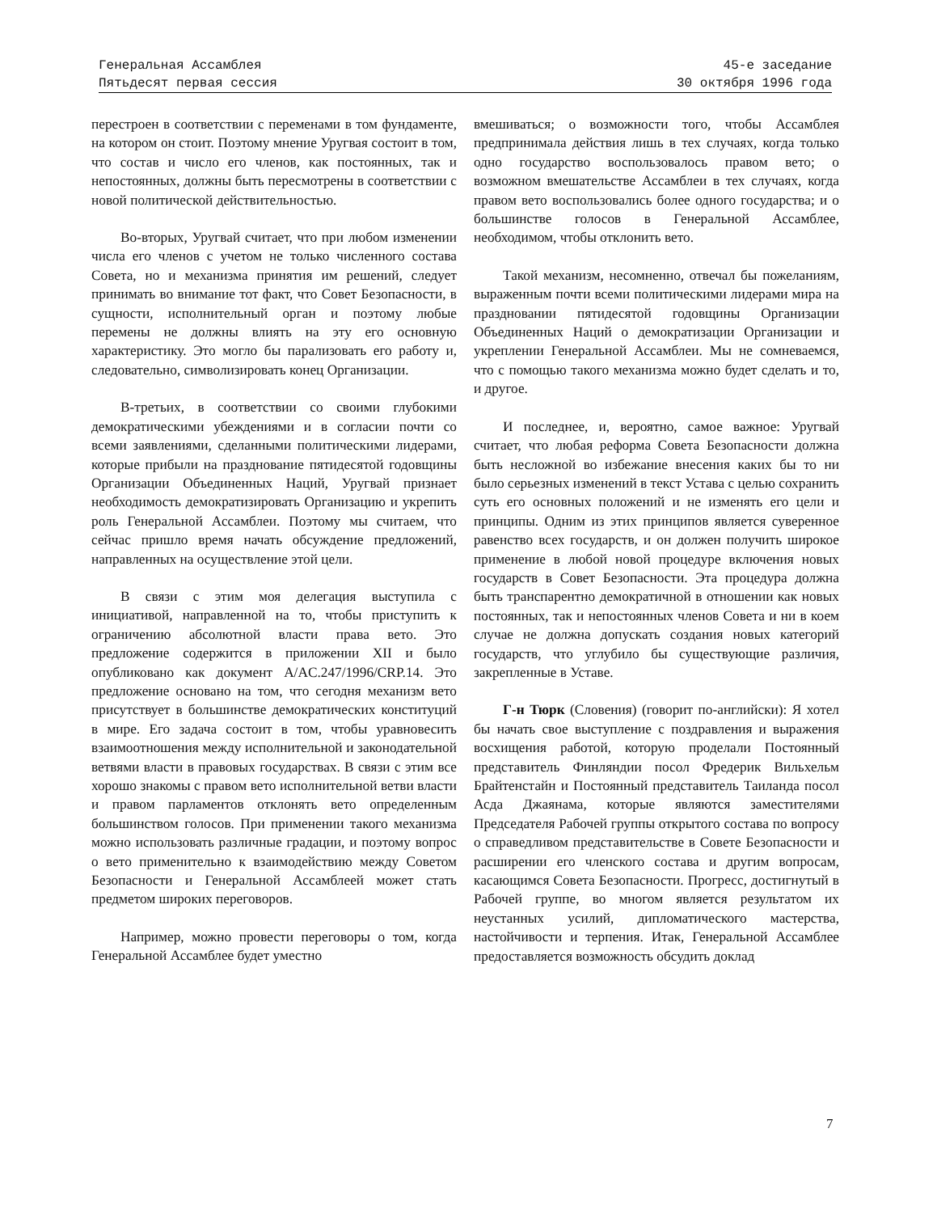Генеральная Ассамблея
Пятьдесят первая сессия
45-е заседание
30 октября 1996 года
перестроен в соответствии с переменами в том фундаменте, на котором он стоит. Поэтому мнение Уругвая состоит в том, что состав и число его членов, как постоянных, так и непостоянных, должны быть пересмотрены в соответствии с новой политической действительностью.
Во-вторых, Уругвай считает, что при любом изменении числа его членов с учетом не только численного состава Совета, но и механизма принятия им решений, следует принимать во внимание тот факт, что Совет Безопасности, в сущности, исполнительный орган и поэтому любые перемены не должны влиять на эту его основную характеристику. Это могло бы парализовать его работу и, следовательно, символизировать конец Организации.
В-третьих, в соответствии со своими глубокими демократическими убеждениями и в согласии почти со всеми заявлениями, сделанными политическими лидерами, которые прибыли на празднование пятидесятой годовщины Организации Объединенных Наций, Уругвай признает необходимость демократизировать Организацию и укрепить роль Генеральной Ассамблеи. Поэтому мы считаем, что сейчас пришло время начать обсуждение предложений, направленных на осуществление этой цели.
В связи с этим моя делегация выступила с инициативой, направленной на то, чтобы приступить к ограничению абсолютной власти права вето. Это предложение содержится в приложении XII и было опубликовано как документ A/AC.247/1996/CRP.14. Это предложение основано на том, что сегодня механизм вето присутствует в большинстве демократических конституций в мире. Его задача состоит в том, чтобы уравновесить взаимоотношения между исполнительной и законодательной ветвями власти в правовых государствах. В связи с этим все хорошо знакомы с правом вето исполнительной ветви власти и правом парламентов отклонять вето определенным большинством голосов. При применении такого механизма можно использовать различные градации, и поэтому вопрос о вето применительно к взаимодействию между Советом Безопасности и Генеральной Ассамблеей может стать предметом широких переговоров.
Например, можно провести переговоры о том, когда Генеральной Ассамблее будет уместно
вмешиваться; о возможности того, чтобы Ассамблея предпринимала действия лишь в тех случаях, когда только одно государство воспользовалось правом вето; о возможном вмешательстве Ассамблеи в тех случаях, когда правом вето воспользовались более одного государства; и о большинстве голосов в Генеральной Ассамблее, необходимом, чтобы отклонить вето.
Такой механизм, несомненно, отвечал бы пожеланиям, выраженным почти всеми политическими лидерами мира на праздновании пятидесятой годовщины Организации Объединенных Наций о демократизации Организации и укреплении Генеральной Ассамблеи. Мы не сомневаемся, что с помощью такого механизма можно будет сделать и то, и другое.
И последнее, и, вероятно, самое важное: Уругвай считает, что любая реформа Совета Безопасности должна быть несложной во избежание внесения каких бы то ни было серьезных изменений в текст Устава с целью сохранить суть его основных положений и не изменять его цели и принципы. Одним из этих принципов является суверенное равенство всех государств, и он должен получить широкое применение в любой новой процедуре включения новых государств в Совет Безопасности. Эта процедура должна быть транспарентно демократичной в отношении как новых постоянных, так и непостоянных членов Совета и ни в коем случае не должна допускать создания новых категорий государств, что углубило бы существующие различия, закрепленные в Уставе.
Г-н Тюрк (Словения) (говорит по-английски): Я хотел бы начать свое выступление с поздравления и выражения восхищения работой, которую проделали Постоянный представитель Финляндии посол Фредерик Вильхельм Брайтенстайн и Постоянный представитель Таиланда посол Асда Джаянама, которые являются заместителями Председателя Рабочей группы открытого состава по вопросу о справедливом представительстве в Совете Безопасности и расширении его членского состава и другим вопросам, касающимся Совета Безопасности. Прогресс, достигнутый в Рабочей группе, во многом является результатом их неустанных усилий, дипломатического мастерства, настойчивости и терпения. Итак, Генеральной Ассамблее предоставляется возможность обсудить доклад
7